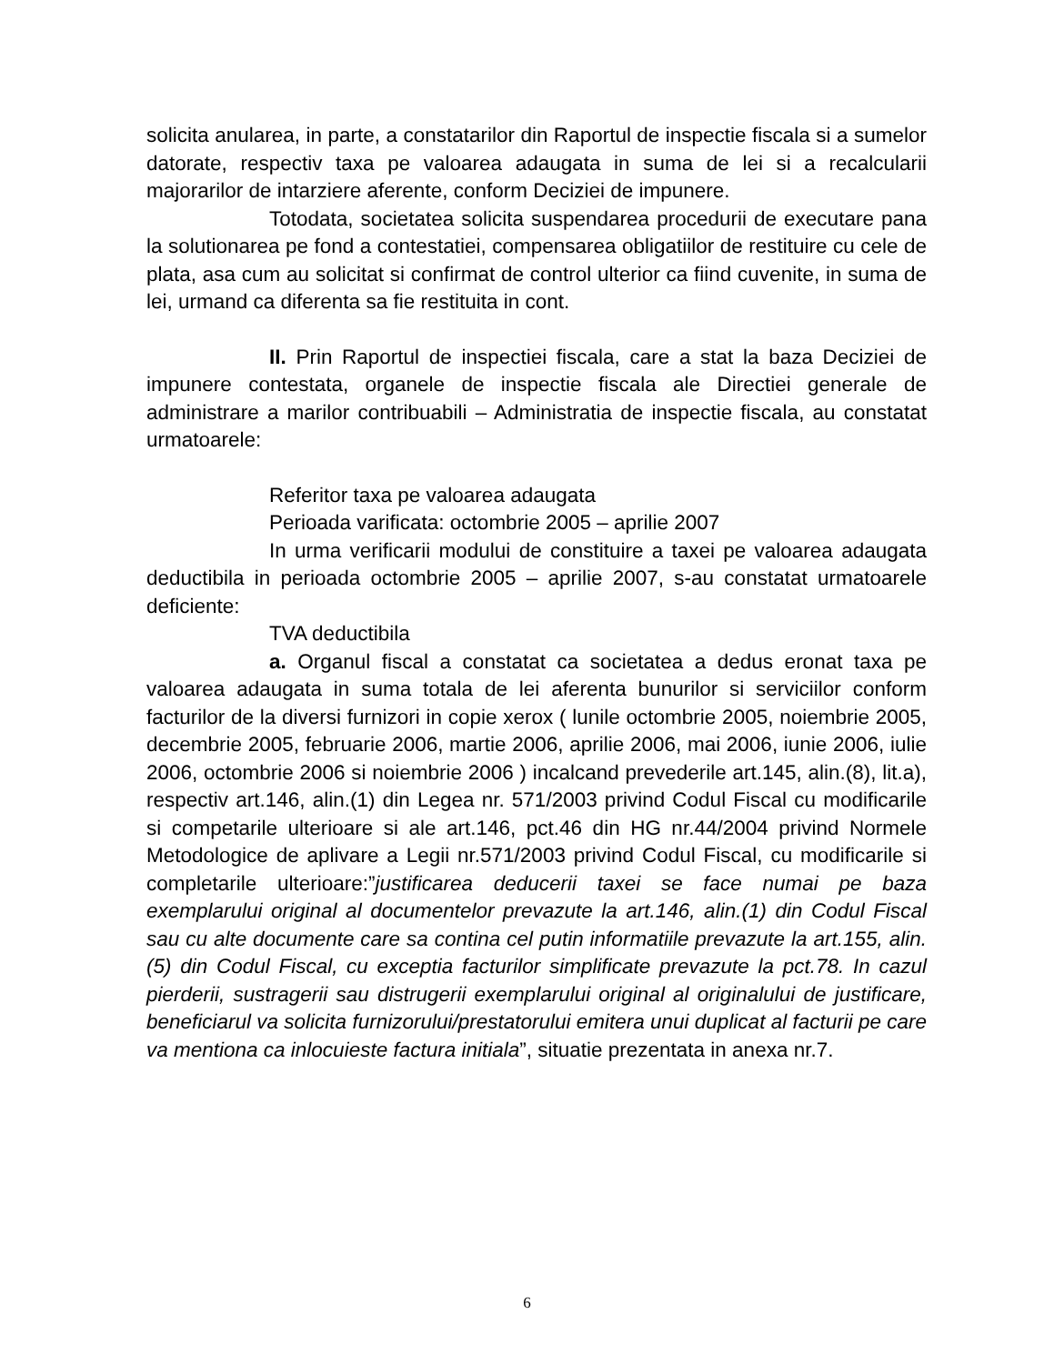solicita anularea, in parte, a constatarilor din Raportul de inspectie fiscala si a sumelor datorate, respectiv taxa pe valoarea adaugata in suma de lei si a recalcularii majorarilor de intarziere aferente, conform Deciziei de impunere.
Totodata, societatea solicita suspendarea procedurii de executare pana la solutionarea pe fond a contestatiei, compensarea obligatiilor de restituire cu cele de plata, asa cum au solicitat si confirmat de control ulterior ca fiind cuvenite, in suma de lei, urmand ca diferenta sa fie restituita in cont.
II. Prin Raportul de inspectiei fiscala, care a stat la baza Deciziei de impunere contestata, organele de inspectie fiscala ale Directiei generale de administrare a marilor contribuabili – Administratia de inspectie fiscala, au constatat urmatoarele:
Referitor taxa pe valoarea adaugata
Perioada varificata: octombrie 2005 – aprilie 2007
In urma verificarii modului de constituire a taxei pe valoarea adaugata deductibila in perioada octombrie 2005 – aprilie 2007, s-au constatat urmatoarele deficiente:
TVA deductibila
a. Organul fiscal a constatat ca societatea a dedus eronat taxa pe valoarea adaugata in suma totala de lei aferenta bunurilor si serviciilor conform facturilor de la diversi furnizori in copie xerox ( lunile octombrie 2005, noiembrie 2005, decembrie 2005, februarie 2006, martie 2006, aprilie 2006, mai 2006, iunie 2006, iulie 2006, octombrie 2006 si noiembrie 2006 ) incalcand prevederile art.145, alin.(8), lit.a), respectiv art.146, alin.(1) din Legea nr. 571/2003 privind Codul Fiscal cu modificarile si competarile ulterioare si ale art.146, pct.46 din HG nr.44/2004 privind Normele Metodologice de aplivare a Legii nr.571/2003 privind Codul Fiscal, cu modificarile si completarile ulterioare:”justificarea deducerii taxei se face numai pe baza exemplarului original al documentelor prevazute la art.146, alin.(1) din Codul Fiscal sau cu alte documente care sa contina cel putin informatiile prevazute la art.155, alin.(5) din Codul Fiscal, cu exceptia facturilor simplificate prevazute la pct.78. In cazul pierderii, sustragerii sau distrugerii exemplarului original al originalului de justificare, beneficiarul va solicita furnizorului/prestatorului emitera unui duplicat al facturii pe care va mentiona ca inlocuieste factura initiala”, situatie prezentata in anexa nr.7.
6